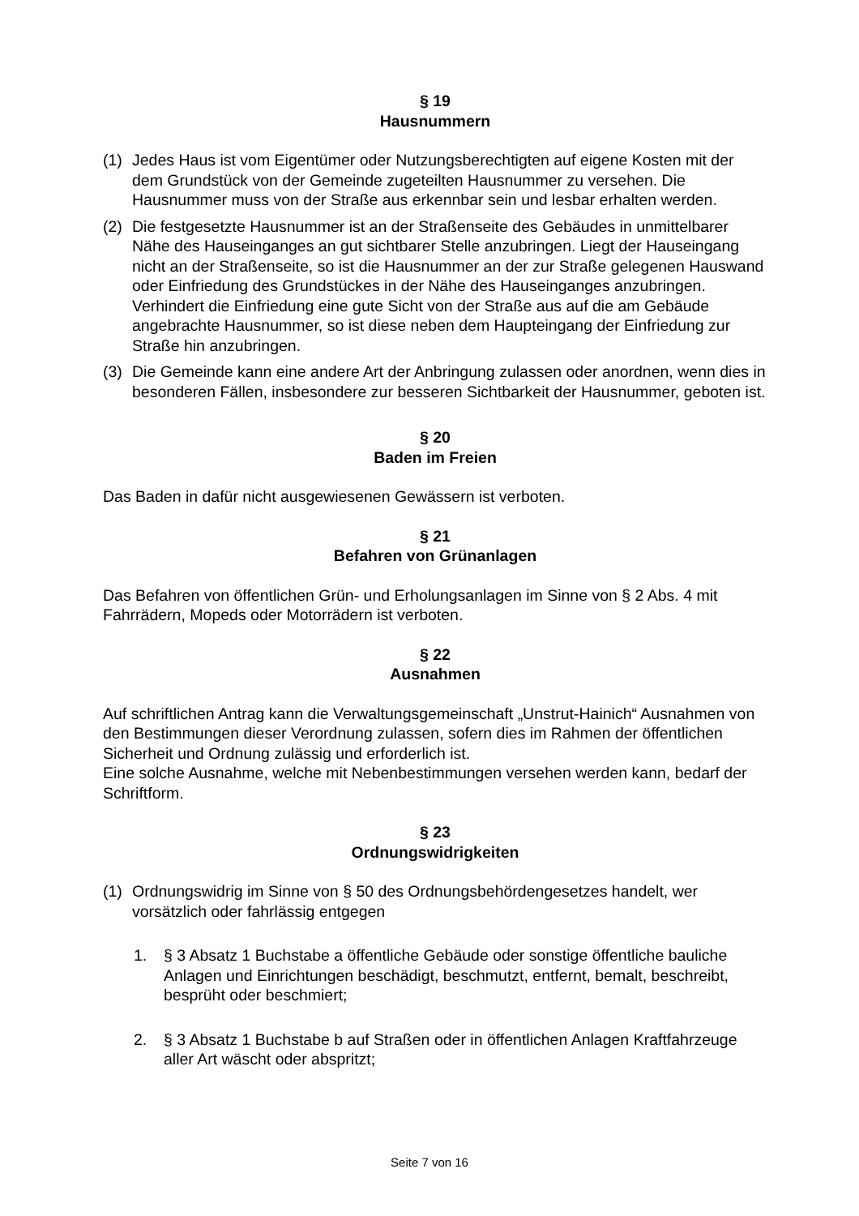§ 19
Hausnummern
(1) Jedes Haus ist vom Eigentümer oder Nutzungsberechtigten auf eigene Kosten mit der dem Grundstück von der Gemeinde zugeteilten Hausnummer zu versehen. Die Hausnummer muss von der Straße aus erkennbar sein und lesbar erhalten werden.
(2) Die festgesetzte Hausnummer ist an der Straßenseite des Gebäudes in unmittelbarer Nähe des Hauseinganges an gut sichtbarer Stelle anzubringen. Liegt der Hauseingang nicht an der Straßenseite, so ist die Hausnummer an der zur Straße gelegenen Hauswand oder Einfriedung des Grundstückes in der Nähe des Hauseinganges anzubringen. Verhindert die Einfriedung eine gute Sicht von der Straße aus auf die am Gebäude angebrachte Hausnummer, so ist diese neben dem Haupteingang der Einfriedung zur Straße hin anzubringen.
(3) Die Gemeinde kann eine andere Art der Anbringung zulassen oder anordnen, wenn dies in besonderen Fällen, insbesondere zur besseren Sichtbarkeit der Hausnummer, geboten ist.
§ 20
Baden im Freien
Das Baden in dafür nicht ausgewiesenen Gewässern ist verboten.
§ 21
Befahren von Grünanlagen
Das Befahren von öffentlichen Grün- und Erholungsanlagen im Sinne von § 2 Abs. 4 mit Fahrrädern, Mopeds oder Motorrädern ist verboten.
§ 22
Ausnahmen
Auf schriftlichen Antrag kann die Verwaltungsgemeinschaft „Unstrut-Hainich“ Ausnahmen von den Bestimmungen dieser Verordnung zulassen, sofern dies im Rahmen der öffentlichen Sicherheit und Ordnung zulässig und erforderlich ist.
Eine solche Ausnahme, welche mit Nebenbestimmungen versehen werden kann, bedarf der Schriftform.
§ 23
Ordnungswidrigkeiten
(1) Ordnungswidrig im Sinne von § 50 des Ordnungsbehördengesetzes handelt, wer vorsätzlich oder fahrlässig entgegen
1. § 3 Absatz 1 Buchstabe a öffentliche Gebäude oder sonstige öffentliche bauliche Anlagen und Einrichtungen beschädigt, beschmutzt, entfernt, bemalt, beschreibt, besprüht oder beschmiert;
2. § 3 Absatz 1 Buchstabe b auf Straßen oder in öffentlichen Anlagen Kraftfahrzeuge aller Art wäscht oder abspritzt;
Seite 7 von 16